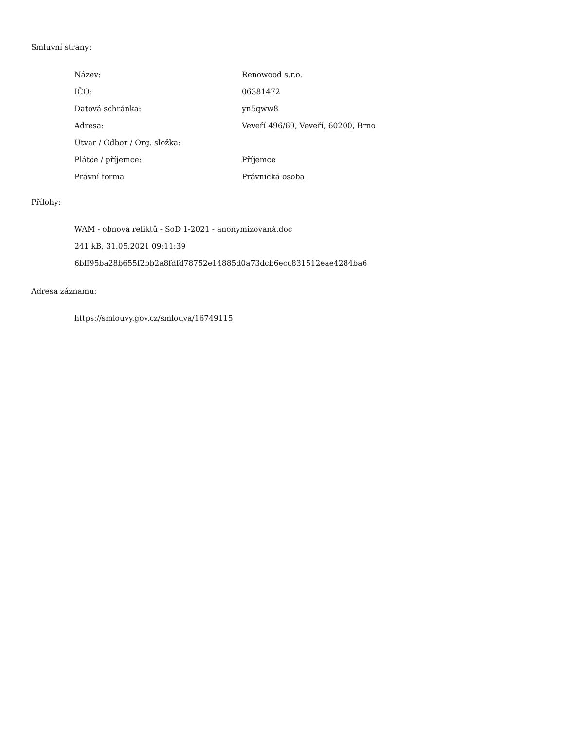Smluvní strany:
| Název: | Renowood s.r.o. |
| IČO: | 06381472 |
| Datová schránka: | yn5qww8 |
| Adresa: | Veveří 496/69, Veveří, 60200, Brno |
| Útvar / Odbor / Org. složka: | |
| Plátce / příjemce: | Příjemce |
| Právní forma | Právnická osoba |
Přílohy:
WAM - obnova reliktů - SoD 1-2021 - anonymizovaná.doc
241 kB, 31.05.2021 09:11:39
6bff95ba28b655f2bb2a8fdfd78752e14885d0a73dcb6ecc831512eae4284ba6
Adresa záznamu:
https://smlouvy.gov.cz/smlouva/16749115